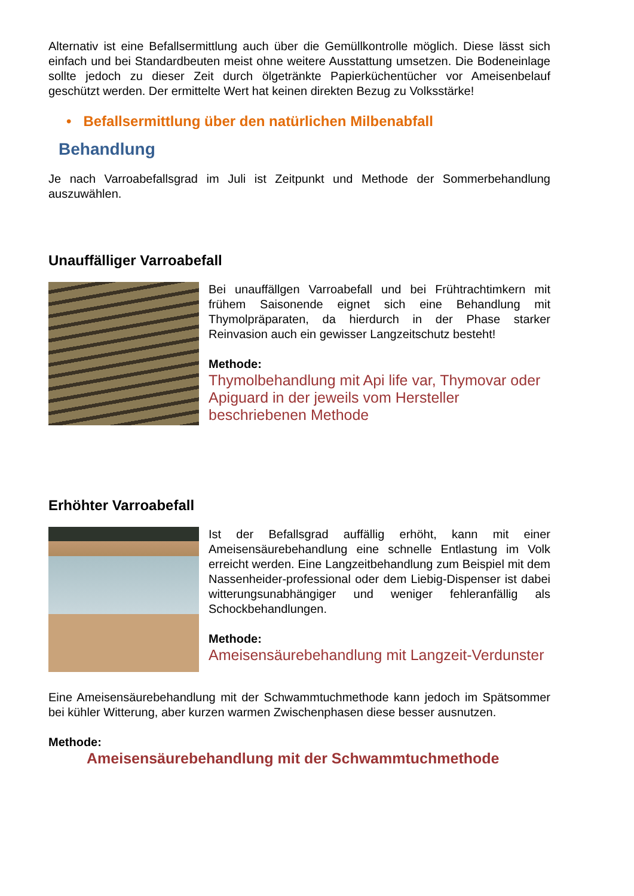Alternativ ist eine Befallsermittlung auch über die Gemüllkontrolle möglich. Diese lässt sich einfach und bei Standardbeuten meist ohne weitere Ausstattung umsetzen. Die Bodeneinlage sollte jedoch zu dieser Zeit durch ölgetränkte Papierküchentücher vor Ameisenbelauf geschützt werden. Der ermittelte Wert hat keinen direkten Bezug zu Volksstärke!
• Befallsermittlung über den natürlichen Milbenabfall
Behandlung
Je nach Varroabefallsgrad im Juli ist Zeitpunkt und Methode der Sommerbehandlung auszuwählen.
Unauffälliger Varroabefall
Bei unauffällgen Varroabefall und bei Frühtrachtimkern mit frühem Saisonende eignet sich eine Behandlung mit Thymolpräparaten, da hierdurch in der Phase starker Reinvasion auch ein gewisser Langzeitschutz besteht!
Methode:
Thymolbehandlung mit Api life var, Thymovar oder Apiguard in der jeweils vom Hersteller beschriebenen Methode
Erhöhter Varroabefall
Ist der Befallsgrad auffällig erhöht, kann mit einer Ameisensäurebehandlung eine schnelle Entlastung im Volk erreicht werden. Eine Langzeitbehandlung zum Beispiel mit dem Nassenheider-professional oder dem Liebig-Dispenser ist dabei witterungsunabhängiger und weniger fehleranfällig als Schockbehandlungen.
Methode:
Ameisensäurebehandlung mit Langzeit-Verdunster
Eine Ameisensäurebehandlung mit der Schwammtuchmethode kann jedoch im Spätsommer bei kühler Witterung, aber kurzen warmen Zwischenphasen diese besser ausnutzen.
Methode:
Ameisensäurebehandlung mit der Schwammtuchmethode